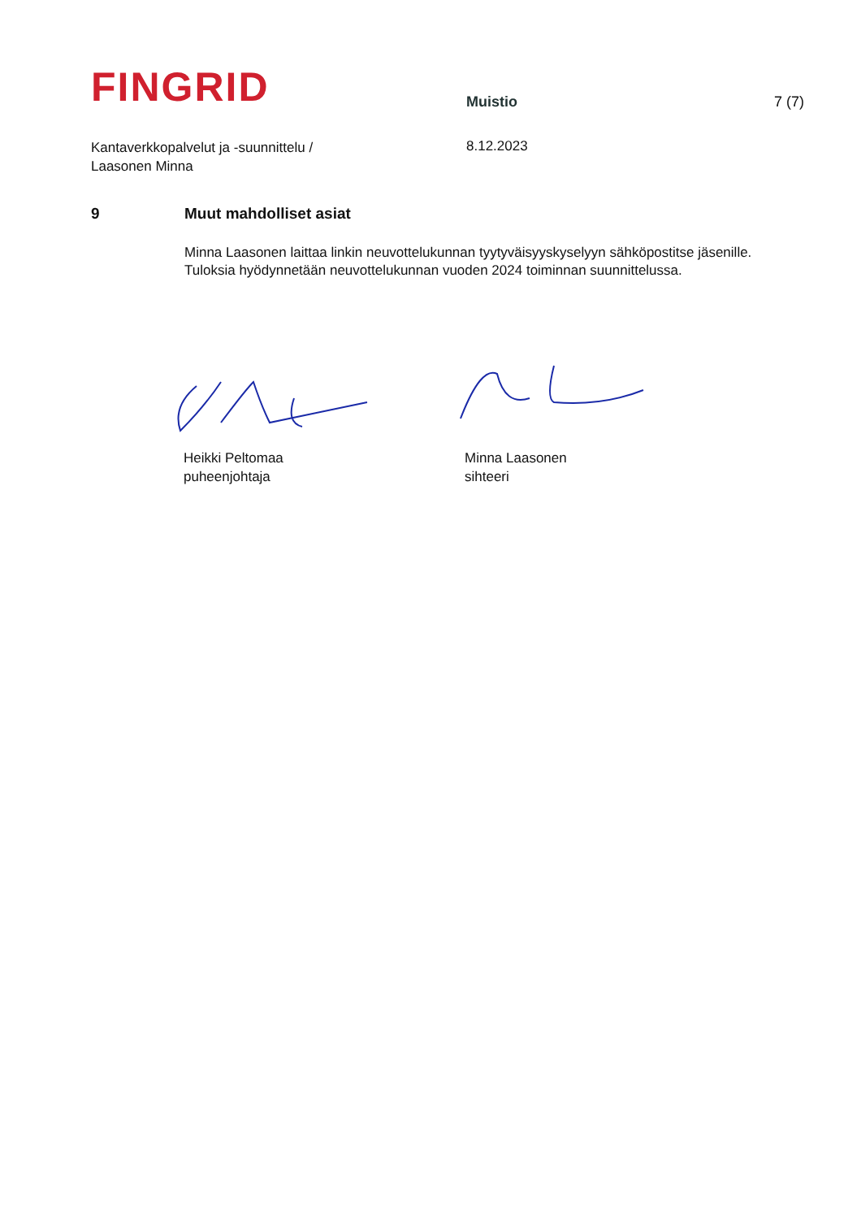FINGRID
Muistio
7 (7)
Kantaverkkopalvelut ja -suunnittelu /
Laasonen Minna
8.12.2023
9 Muut mahdolliset asiat
Minna Laasonen laittaa linkin neuvottelukunnan tyytyväisyyskyselyyn sähköpostitse jäsenille. Tuloksia hyödynnetään neuvottelukunnan vuoden 2024 toiminnan suunnittelussa.
Heikki Peltomaa
puheenjohtaja
Minna Laasonen
sihteeri